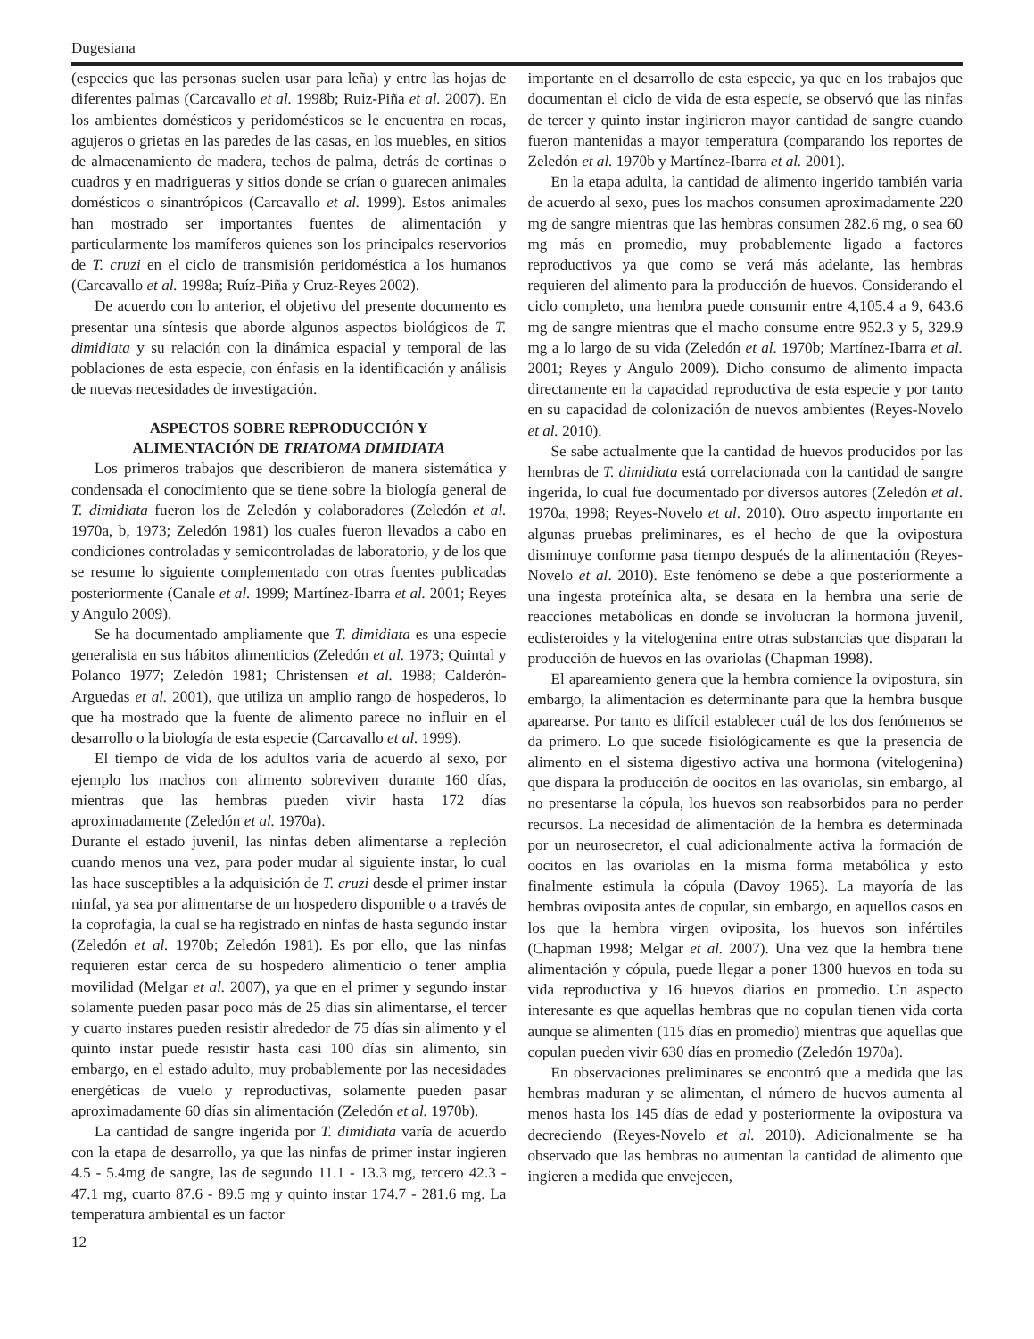Dugesiana
(especies que las personas suelen usar para leña) y entre las hojas de diferentes palmas (Carcavallo et al. 1998b; Ruiz-Piña et al. 2007). En los ambientes domésticos y peridomésticos se le encuentra en rocas, agujeros o grietas en las paredes de las casas, en los muebles, en sitios de almacenamiento de madera, techos de palma, detrás de cortinas o cuadros y en madrigueras y sitios donde se crían o guarecen animales domésticos o sinantrópicos (Carcavallo et al. 1999). Estos animales han mostrado ser importantes fuentes de alimentación y particularmente los mamíferos quienes son los principales reservorios de T. cruzi en el ciclo de transmisión peridoméstica a los humanos (Carcavallo et al. 1998a; Ruíz-Piña y Cruz-Reyes 2002).
De acuerdo con lo anterior, el objetivo del presente documento es presentar una síntesis que aborde algunos aspectos biológicos de T. dimidiata y su relación con la dinámica espacial y temporal de las poblaciones de esta especie, con énfasis en la identificación y análisis de nuevas necesidades de investigación.
ASPECTOS SOBRE REPRODUCCIÓN Y
ALIMENTACIÓN DE TRIATOMA DIMIDIATA
Los primeros trabajos que describieron de manera sistemática y condensada el conocimiento que se tiene sobre la biología general de T. dimidiata fueron los de Zeledón y colaboradores (Zeledón et al. 1970a, b, 1973; Zeledón 1981) los cuales fueron llevados a cabo en condiciones controladas y semicontroladas de laboratorio, y de los que se resume lo siguiente complementado con otras fuentes publicadas posteriormente (Canale et al. 1999; Martínez-Ibarra et al. 2001; Reyes y Angulo 2009).
Se ha documentado ampliamente que T. dimidiata es una especie generalista en sus hábitos alimenticios (Zeledón et al. 1973; Quintal y Polanco 1977; Zeledón 1981; Christensen et al. 1988; Calderón-Arguedas et al. 2001), que utiliza un amplio rango de hospederos, lo que ha mostrado que la fuente de alimento parece no influir en el desarrollo o la biología de esta especie (Carcavallo et al. 1999).
El tiempo de vida de los adultos varía de acuerdo al sexo, por ejemplo los machos con alimento sobreviven durante 160 días, mientras que las hembras pueden vivir hasta 172 días aproximadamente (Zeledón et al. 1970a).
Durante el estado juvenil, las ninfas deben alimentarse a repleción cuando menos una vez, para poder mudar al siguiente instar, lo cual las hace susceptibles a la adquisición de T. cruzi desde el primer instar ninfal, ya sea por alimentarse de un hospedero disponible o a través de la coprofagia, la cual se ha registrado en ninfas de hasta segundo instar (Zeledón et al. 1970b; Zeledón 1981). Es por ello, que las ninfas requieren estar cerca de su hospedero alimenticio o tener amplia movilidad (Melgar et al. 2007), ya que en el primer y segundo instar solamente pueden pasar poco más de 25 días sin alimentarse, el tercer y cuarto instares pueden resistir alrededor de 75 días sin alimento y el quinto instar puede resistir hasta casi 100 días sin alimento, sin embargo, en el estado adulto, muy probablemente por las necesidades energéticas de vuelo y reproductivas, solamente pueden pasar aproximadamente 60 días sin alimentación (Zeledón et al. 1970b).
La cantidad de sangre ingerida por T. dimidiata varía de acuerdo con la etapa de desarrollo, ya que las ninfas de primer instar ingieren 4.5 - 5.4mg de sangre, las de segundo 11.1 - 13.3 mg, tercero 42.3 - 47.1 mg, cuarto 87.6 - 89.5 mg y quinto instar 174.7 - 281.6 mg. La temperatura ambiental es un factor
importante en el desarrollo de esta especie, ya que en los trabajos que documentan el ciclo de vida de esta especie, se observó que las ninfas de tercer y quinto instar ingirieron mayor cantidad de sangre cuando fueron mantenidas a mayor temperatura (comparando los reportes de Zeledón et al. 1970b y Martínez-Ibarra et al. 2001).
En la etapa adulta, la cantidad de alimento ingerido también varia de acuerdo al sexo, pues los machos consumen aproximadamente 220 mg de sangre mientras que las hembras consumen 282.6 mg, o sea 60 mg más en promedio, muy probablemente ligado a factores reproductivos ya que como se verá más adelante, las hembras requieren del alimento para la producción de huevos. Considerando el ciclo completo, una hembra puede consumir entre 4,105.4 a 9, 643.6 mg de sangre mientras que el macho consume entre 952.3 y 5, 329.9 mg a lo largo de su vida (Zeledón et al. 1970b; Martínez-Ibarra et al. 2001; Reyes y Angulo 2009). Dicho consumo de alimento impacta directamente en la capacidad reproductiva de esta especie y por tanto en su capacidad de colonización de nuevos ambientes (Reyes-Novelo et al. 2010).
Se sabe actualmente que la cantidad de huevos producidos por las hembras de T. dimidiata está correlacionada con la cantidad de sangre ingerida, lo cual fue documentado por diversos autores (Zeledón et al. 1970a, 1998; Reyes-Novelo et al. 2010). Otro aspecto importante en algunas pruebas preliminares, es el hecho de que la ovipostura disminuye conforme pasa tiempo después de la alimentación (Reyes-Novelo et al. 2010). Este fenómeno se debe a que posteriormente a una ingesta proteínica alta, se desata en la hembra una serie de reacciones metabólicas en donde se involucran la hormona juvenil, ecdisteroides y la vitelogenina entre otras substancias que disparan la producción de huevos en las ovariolas (Chapman 1998).
El apareamiento genera que la hembra comience la ovipostura, sin embargo, la alimentación es determinante para que la hembra busque aparearse. Por tanto es difícil establecer cuál de los dos fenómenos se da primero. Lo que sucede fisiológicamente es que la presencia de alimento en el sistema digestivo activa una hormona (vitelogenina) que dispara la producción de oocitos en las ovariolas, sin embargo, al no presentarse la cópula, los huevos son reabsorbidos para no perder recursos. La necesidad de alimentación de la hembra es determinada por un neurosecretor, el cual adicionalmente activa la formación de oocitos en las ovariolas en la misma forma metabólica y esto finalmente estimula la cópula (Davoy 1965). La mayoría de las hembras oviposita antes de copular, sin embargo, en aquellos casos en los que la hembra virgen oviposita, los huevos son infértiles (Chapman 1998; Melgar et al. 2007). Una vez que la hembra tiene alimentación y cópula, puede llegar a poner 1300 huevos en toda su vida reproductiva y 16 huevos diarios en promedio. Un aspecto interesante es que aquellas hembras que no copulan tienen vida corta aunque se alimenten (115 días en promedio) mientras que aquellas que copulan pueden vivir 630 días en promedio (Zeledón 1970a).
En observaciones preliminares se encontró que a medida que las hembras maduran y se alimentan, el número de huevos aumenta al menos hasta los 145 días de edad y posteriormente la ovipostura va decreciendo (Reyes-Novelo et al. 2010). Adicionalmente se ha observado que las hembras no aumentan la cantidad de alimento que ingieren a medida que envejecen,
12